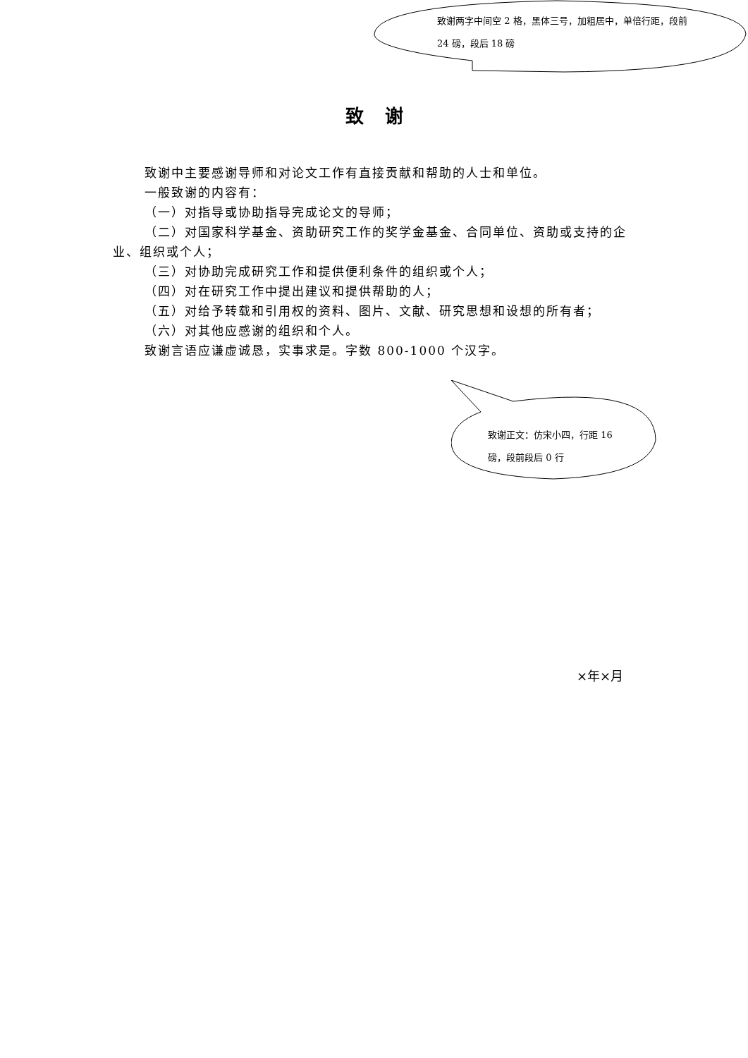致谢两字中间空 2 格，黑体三号，加粗居中，单倍行距，段前 24 磅，段后 18 磅
致谢
致谢中主要感谢导师和对论文工作有直接贡献和帮助的人士和单位。
一般致谢的内容有：
（一）对指导或协助指导完成论文的导师；
（二）对国家科学基金、资助研究工作的奖学金基金、合同单位、资助或支持的企业、组织或个人；
（三）对协助完成研究工作和提供便利条件的组织或个人；
（四）对在研究工作中提出建议和提供帮助的人；
（五）对给予转载和引用权的资料、图片、文献、研究思想和设想的所有者；
（六）对其他应感谢的组织和个人。
致谢言语应谦虚诚恳，实事求是。字数 800-1000 个汉字。
致谢正文：仿宋小四，行距 16 磅，段前段后 0 行
×年×月